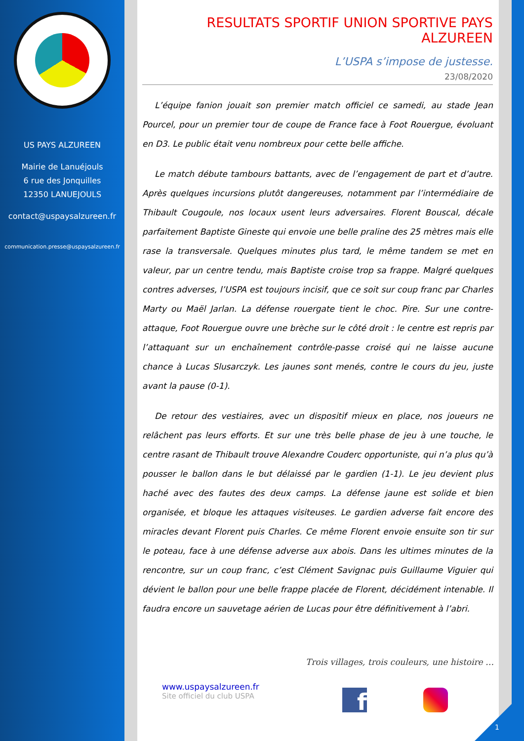US PAYS ALZUREEN
Mairie de Lanuéjouls
6 rue des Jonquilles
12350 LANUEJOULS
contact@uspaysalzureen.fr
communication.presse@uspaysalzureen.fr
RESULTATS SPORTIF UNION SPORTIVE PAYS ALZUREEN
L’USPA s’impose de justesse.
23/08/2020
L’équipe fanion jouait son premier match officiel ce samedi, au stade Jean Pourcel, pour un premier tour de coupe de France face à Foot Rouergue, évoluant en D3. Le public était venu nombreux pour cette belle affiche.
Le match débute tambours battants, avec de l’engagement de part et d’autre. Après quelques incursions plutôt dangereuses, notamment par l’intermédiaire de Thibault Cougoule, nos locaux usent leurs adversaires. Florent Bouscal, décale parfaitement Baptiste Gineste qui envoie une belle praline des 25 mètres mais elle rase la transversale. Quelques minutes plus tard, le même tandem se met en valeur, par un centre tendu, mais Baptiste croise trop sa frappe. Malgré quelques contres adverses, l’USPA est toujours incisif, que ce soit sur coup franc par Charles Marty ou Maël Jarlan. La défense rouergate tient le choc. Pire. Sur une contre-attaque, Foot Rouergue ouvre une brèche sur le côté droit : le centre est repris par l’attaquant sur un enchaînement contrôle-passe croisé qui ne laisse aucune chance à Lucas Slusarczyk. Les jaunes sont menés, contre le cours du jeu, juste avant la pause (0-1).
De retour des vestiaires, avec un dispositif mieux en place, nos joueurs ne relâchent pas leurs efforts. Et sur une très belle phase de jeu à une touche, le centre rasant de Thibault trouve Alexandre Couderc opportuniste, qui n’a plus qu’à pousser le ballon dans le but délaissé par le gardien (1-1). Le jeu devient plus haché avec des fautes des deux camps. La défense jaune est solide et bien organisée, et bloque les attaques visiteuses. Le gardien adverse fait encore des miracles devant Florent puis Charles. Ce même Florent envoie ensuite son tir sur le poteau, face à une défense adverse aux abois. Dans les ultimes minutes de la rencontre, sur un coup franc, c’est Clément Savignac puis Guillaume Viguier qui dévient le ballon pour une belle frappe placée de Florent, décidément intenable. Il faudra encore un sauvetage aérien de Lucas pour être définitivement à l’abri.
Trois villages, trois couleurs, une histoire …
www.uspaysalzureen.fr
Site officiel du club USPA
f
1